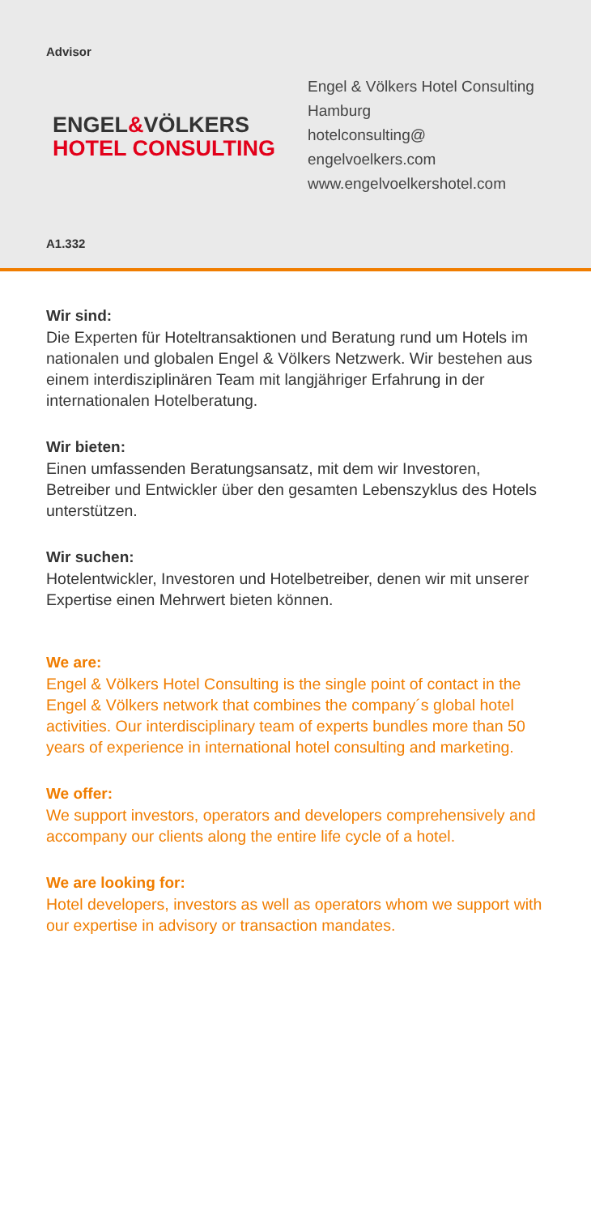Advisor
ENGEL&VÖLKERS
HOTEL CONSULTING
Engel & Völkers Hotel Consulting
Hamburg
hotelconsulting@
engelvoelkers.com
www.engelvoelkershotel.com
A1.332
Wir sind:
Die Experten für Hoteltransaktionen und Beratung rund um Hotels im nationalen und globalen Engel & Völkers Netzwerk. Wir bestehen aus einem interdisziplinären Team mit langjähriger Erfahrung in der internationalen Hotelberatung.
Wir bieten:
Einen umfassenden Beratungsansatz, mit dem wir Investoren, Betreiber und Entwickler über den gesamten Lebenszyklus des Hotels unterstützen.
Wir suchen:
Hotelentwickler, Investoren und Hotelbetreiber, denen wir mit unserer Expertise einen Mehrwert bieten können.
We are:
Engel & Völkers Hotel Consulting is the single point of contact in the Engel & Völkers network that combines the company´s global hotel activities. Our interdisciplinary team of experts bundles more than 50 years of experience in international hotel consulting and marketing.
We offer:
We support investors, operators and developers comprehensively and accompany our clients along the entire life cycle of a hotel.
We are looking for:
Hotel developers, investors as well as operators whom we support with our expertise in advisory or transaction mandates.